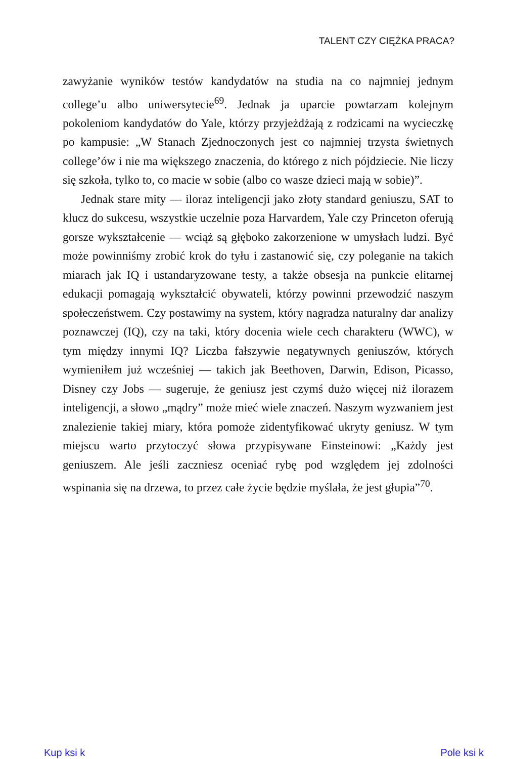TALENT CZY CIĘŻKA PRACA?
zawyżanie wyników testów kandydatów na studia na co najmniej jednym college’u albo uniwersytecie<sup>69</sup>. Jednak ja uparcie powtarzam kolejnym pokoleniom kandydatów do Yale, którzy przyjeżdżają z rodzicami na wycieczkę po kampusie: „W Stanach Zjednoczonych jest co najmniej trzysta świetnych college’ów i nie ma większego znaczenia, do którego z nich pójdziecie. Nie liczy się szkoła, tylko to, co macie w sobie (albo co wasze dzieci mają w sobie)”.
Jednak stare mity — iloraz inteligencji jako złoty standard geniuszu, SAT to klucz do sukcesu, wszystkie uczelnie poza Harvardem, Yale czy Princeton oferują gorsze wykształcenie — wciąż są głęboko zakorzenione w umysłach ludzi. Być może powinniśmy zrobić krok do tyłu i zastanowić się, czy poleganie na takich miarach jak IQ i ustandaryzowane testy, a także obsesja na punkcie elitarnej edukacji pomagają wykształcić obywateli, którzy powinni przewodzić naszym społeczeństwem. Czy postawimy na system, który nagradza naturalny dar analizy poznawczej (IQ), czy na taki, który docenia wiele cech charakteru (WWC), w tym między innymi IQ? Liczba fałszywie negatywnych geniuszów, których wymieniłem już wcześniej — takich jak Beethoven, Darwin, Edison, Picasso, Disney czy Jobs — sugeruje, że geniusz jest czymś dużo więcej niż ilorazem inteligencji, a słowo „mądry” może mieć wiele znaczeń. Naszym wyzwaniem jest znalezienie takiej miary, która pomoże zidentyfikować ukryty geniusz. W tym miejscu warto przytoczyć słowa przypisywane Einsteinowi: „Każdy jest geniuszem. Ale jeśli zaczniesz oceniać rybę pod względem jej zdolności wspinania się na drzewa, to przez całe życie będzie myślała, że jest głupia”<sup>70</sup>.
Kup ksi k Pole ksi k